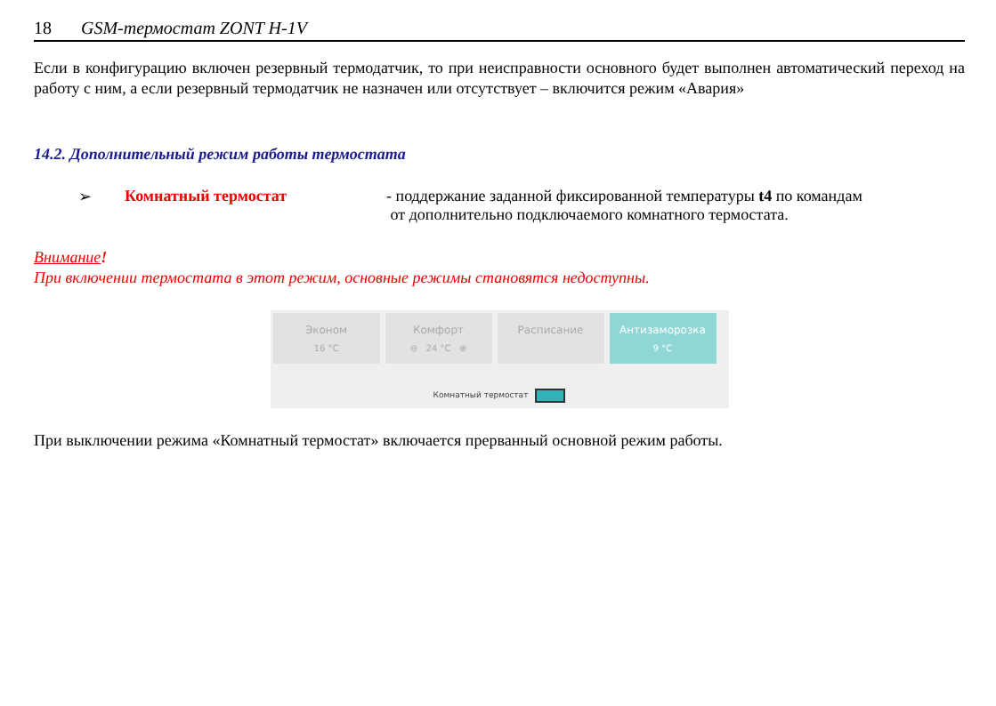18 GSM-термостат ZONT H-1V
Если в конфигурацию включен резервный термодатчик, то при неисправности основного будет выполнен автоматический переход на работу с ним, а если резервный термодатчик не назначен или отсутствует – включится режим «Авария»
14.2. Дополнительный режим работы термостата
➢ Комнатный термостат - поддержание заданной фиксированной температуры t4 по командам
от дополнительно подключаемого комнатного термостата.
Внимание!
При включении термостата в этот режим, основные режимы становятся недоступны.
Эконом
16 °C
Комфорт
⊖ 24 °C ⊕
Расписание Антизаморозка
9 °C
Комнатный термостат
При выключении режима «Комнатный термостат» включается прерванный основной режим работы.